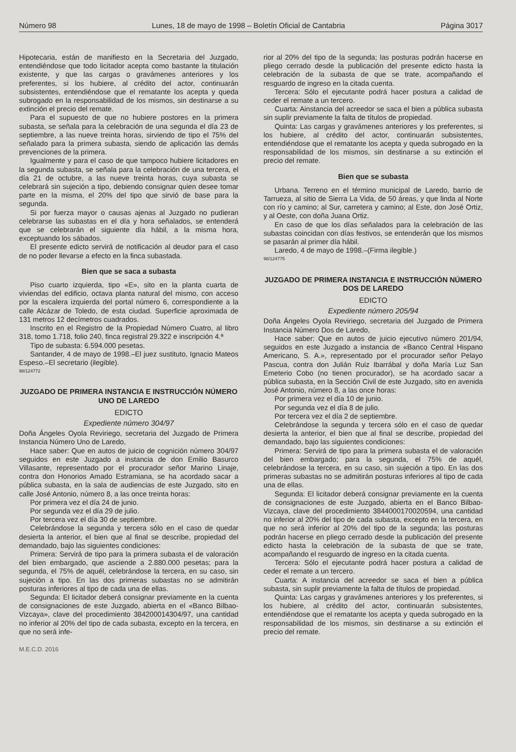Número 98 Lunes, 18 de mayo de 1998 – Boletín Oficial de Cantabria Página 3017
Hipotecaria, están de manifiesto en la Secretaria del Juzgado, entendiéndose que todo licitador acepta como bastante la titulación existente, y que las cargas o gravámenes anteriores y los preferentes, si los hubiere, al crédito del actor, continuarán subsistentes, entendiéndose que el rematante los acepta y queda subrogado en la responsabilidad de los mismos, sin destinarse a su extinción el precio del remate.
Para el supuesto de que no hubiere postores en la primera subasta, se señala para la celebración de una segunda el día 23 de septiembre, a las nueve treinta horas, sirviendo de tipo el 75% del señalado para la primera subasta, siendo de aplicación las demás prevenciones de la primera.
Igualmente y para el caso de que tampoco hubiere licitadores en la segunda subasta, se señala para la celebración de una tercera, el día 21 de octubre, a las nueve treinta horas, cuya subasta se celebrará sin sujeción a tipo, debiendo consignar quien desee tomar parte en la misma, el 20% del tipo que sirvió de base para la segunda.
Si por fuerza mayor o causas ajenas al Juzgado no pudieran celebrarse las subastas en el día y hora señalados, se entenderá que se celebrarán el siguiente día hábil, a la misma hora, exceptuando los sábados.
El presente edicto servirá de notificación al deudor para el caso de no poder llevarse a efecto en la finca subastada.
Bien que se saca a subasta
Piso cuarto izquierda, tipo «E», sito en la planta cuarta de viviendas del edificio, octava planta natural del mismo, con acceso por la escalera izquierda del portal número 6, correspondiente a la calle Alcázar de Toledo, de esta ciudad. Superficie aproximada de 131 metros 12 decímetros cuadrados.
Inscrito en el Registro de la Propiedad Número Cuatro, al libro 318, tomo 1.718, folio 240, finca registral 29.322 e inscripción 4.ª
Tipo de subasta: 6.594.000 pesetas.
Santander, 4 de mayo de 1998.–El juez sustituto, Ignacio Mateos Espeso.–El secretario (ilegible).
98/124772
JUZGADO DE PRIMERA INSTANCIA E INSTRUCCIÓN NÚMERO UNO DE LAREDO
EDICTO
Expediente número 304/97
Doña Ángeles Oyola Reviriego, secretaria del Juzgado de Primera Instancia Número Uno de Laredo,
Hace saber: Que en autos de juicio de cognición número 304/97 seguidos en este Juzgado a instancia de don Emilio Basurco Villasante, representado por el procurador señor Marino Linaje, contra don Honorios Amado Estramiana, se ha acordado sacar a pública subasta, en la sala de audiencias de este Juzgado, sito en calle José Antonio, número 8, a las once treinta horas:
Por primera vez el día 24 de junio.
Por segunda vez el día 29 de julio.
Por tercera vez el día 30 de septiembre.
Celebrándose la segunda y tercera sólo en el caso de quedar desierta la anterior, el bien que al final se describe, propiedad del demandado, bajo las siguientes condiciones:
Primera: Servirá de tipo para la primera subasta el de valoración del bien embargado, que asciende a 2.880.000 pesetas; para la segunda, el 75% de aquél, celebrándose la tercera, en su caso, sin sujeción a tipo. En las dos primeras subastas no se admitirán posturas inferiores al tipo de cada una de ellas.
Segunda: El licitador deberá consignar previamente en la cuenta de consignaciones de este Juzgado, abierta en el «Banco Bilbao-Vizcaya», clave del procedimiento 384200014304/97, una cantidad no inferior al 20% del tipo de cada subasta, excepto en la tercera, en que no será infe-
M.E.C.D. 2016
rior al 20% del tipo de la segunda; las posturas podrán hacerse en pliego cerrado desde la publicación del presente edicto hasta la celebración de la subasta de que se trate, acompañando el resguardo de ingreso en la citada cuenta.
Tercera: Sólo el ejecutante podrá hacer postura a calidad de ceder el remate a un tercero.
Cuarta: Ainstancia del acreedor se saca el bien a pública subasta sin suplir previamente la falta de títulos de propiedad.
Quinta: Las cargas y gravámenes anteriores y los preferentes, si los hubiere, al crédito del actor, continuarán subsistentes, entendiéndose que el rematante los acepta y queda subrogado en la responsabilidad de los mismos, sin destinarse a su extinción el precio del remate.
Bien que se subasta
Urbana. Terreno en el término municipal de Laredo, barrio de Tarrueza, al sitio de Sierra La Vida, de 50 áreas, y que linda al Norte con río y camino; al Sur, carretera y camino; al Este, don José Ortiz, y al Oeste, con doña Juana Ortiz.
En caso de que los días señalados para la celebración de las subastas coincidan con días festivos, se entenderán que los mismos se pasarán al primer día hábil.
Laredo, 4 de mayo de 1998.–(Firma ilegible.)
98/124775
JUZGADO DE PRIMERA INSTANCIA E INSTRUCCIÓN NÚMERO DOS DE LAREDO
EDICTO
Expediente número 205/94
Doña Ángeles Oyola Reviriego, secretaria del Juzgado de Primera Instancia Número Dos de Laredo,
Hace saber: Que en autos de juicio ejecutivo número 201/94, seguidos en este Juzgado a instancia de «Banco Central Hispano Americano, S. A.», representado por el procurador señor Pelayo Pascua, contra don Julián Ruiz Ibarrábal y doña María Luz San Emeterio Cobo (no tienen procurador), se ha acordado sacar a pública subasta, en la Sección Civil de este Juzgado, sito en avenida José Antonio, número 8, a las once horas:
Por primera vez el día 10 de junio.
Por segunda vez el día 8 de julio.
Por tercera vez el día 2 de septiembre.
Celebrándose la segunda y tercera sólo en el caso de quedar desierta la anterior, el bien que al final se describe, propiedad del demandado, bajo las siguientes condiciones:
Primera: Servirá de tipo para la primera subasta el de valoración del bien embargado; para la segunda, el 75% de aquél, celebrándose la tercera, en su caso, sin sujeción a tipo. En las dos primeras subastas no se admitirán posturas inferiores al tipo de cada una de ellas.
Segunda: El licitador deberá consignar previamente en la cuenta de consignaciones de este Juzgado, abierta en el Banco Bilbao-Vizcaya, clave del procedimiento 3844000170020594, una cantidad no inferior al 20% del tipo de cada subasta, excepto en la tercera, en que no será inferior al 20% del tipo de la segunda; las posturas podrán hacerse en pliego cerrado desde la publicación del presente edicto hasta la celebración de la subasta de que se trate, acompañando el resguardo de ingreso en la citada cuenta.
Tercera: Sólo el ejecutante podrá hacer postura a calidad de ceder el remate a un tercero.
Cuarta: A instancia del acreedor se saca el bien a pública subasta, sin suplir previamente la falta de títulos de propiedad.
Quinta: Las cargas y gravámenes anteriores y los preferentes, si los hubiere, al crédito del actor, continuarán subsistentes, entendiéndose que el rematante los acepta y queda subrogado en la responsabilidad de los mismos, sin destinarse a su extinción el precio del remate.